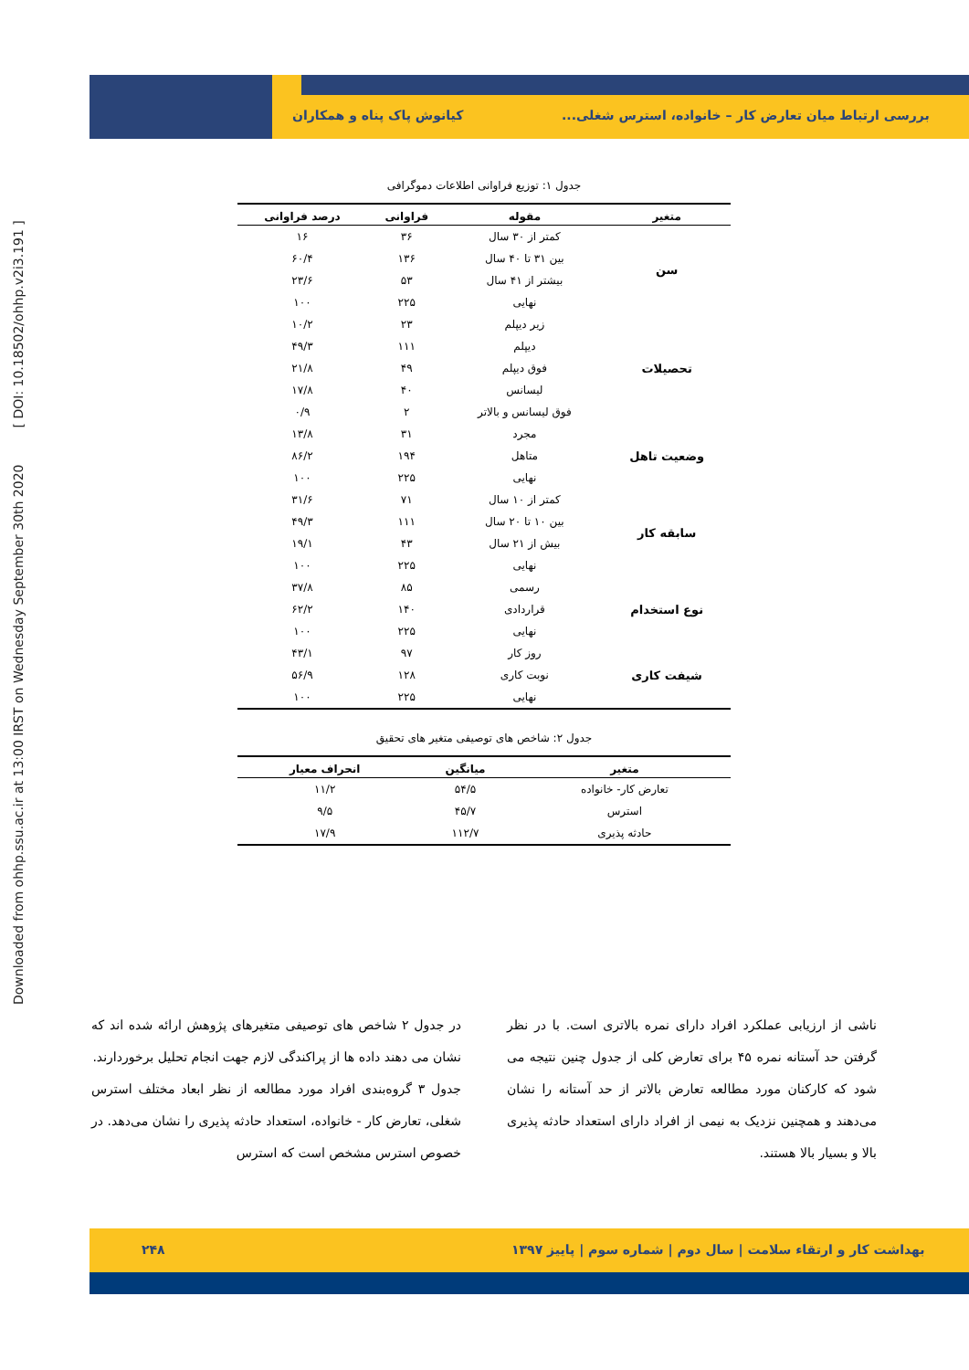Downloaded from ohhp.ssu.ac.ir at 13:00 IRST on Wednesday September 30th 2020 [ DOI: 10.18502/ohhp.v2i3.191 ]
بررسی ارتباط میان تعارض کار – خانواده، استرس شغلی...
کیانوش پاک پناه و همکاران
جدول ۱: توزیع فراوانی اطلاعات دموگرافی
| متغیر | مقوله | فراوانی | درصد فراوانی |
| --- | --- | --- | --- |
| سن | کمتر از ۳۰ سال | ۳۶ | ۱۶ |
| | بین ۳۱ تا ۴۰ سال | ۱۳۶ | ۶۰/۴ |
| | بیشتر از ۴۱ سال | ۵۳ | ۲۳/۶ |
| | نهایی | ۲۲۵ | ۱۰۰ |
| تحصیلات | زیر دیپلم | ۲۳ | ۱۰/۲ |
| | دیپلم | ۱۱۱ | ۴۹/۳ |
| | فوق دیپلم | ۴۹ | ۲۱/۸ |
| | لیسانس | ۴۰ | ۱۷/۸ |
| | فوق لیسانس و بالاتر | ۲ | ۰/۹ |
| وضعیت تاهل | مجرد | ۳۱ | ۱۳/۸ |
| | متاهل | ۱۹۴ | ۸۶/۲ |
| | نهایی | ۲۲۵ | ۱۰۰ |
| سابقه کار | کمتر از ۱۰ سال | ۷۱ | ۳۱/۶ |
| | بین ۱۰ تا ۲۰ سال | ۱۱۱ | ۴۹/۳ |
| | بیش از ۲۱ سال | ۴۳ | ۱۹/۱ |
| | نهایی | ۲۲۵ | ۱۰۰ |
| نوع استخدام | رسمی | ۸۵ | ۳۷/۸ |
| | قراردادی | ۱۴۰ | ۶۲/۲ |
| | نهایی | ۲۲۵ | ۱۰۰ |
| شیفت کاری | روز کار | ۹۷ | ۴۳/۱ |
| | نوبت کاری | ۱۲۸ | ۵۶/۹ |
| | نهایی | ۲۲۵ | ۱۰۰ |
جدول ۲: شاخص های توصیفی متغیر های تحقیق
| متغیر | میانگین | انحراف معیار |
| --- | --- | --- |
| تعارض کار- خانواده | ۵۴/۵ | ۱۱/۲ |
| استرس | ۴۵/۷ | ۹/۵ |
| حادثه پذیری | ۱۱۲/۷ | ۱۷/۹ |
در جدول ۲ شاخص های توصیفی متغیرهای پژوهش ارائه شده اند که نشان می دهند داده ها از پراکندگی لازم جهت انجام تحلیل برخوردارند.
جدول ۳ گروه‌بندی افراد مورد مطالعه از نظر ابعاد مختلف استرس شغلی، تعارض کار - خانواده، استعداد حادثه پذیری را نشان می‌دهد. در خصوص استرس مشخص است که استرس
ناشی از ارزیابی عملکرد افراد دارای نمره بالاتری است. با در نظر گرفتن حد آستانه نمره ۴۵ برای تعارض کلی از جدول چنین نتیجه می شود که کارکنان مورد مطالعه تعارض بالاتر از حد آستانه را نشان می‌دهند و همچنین نزدیک به نیمی از افراد دارای استعداد حادثه پذیری بالا و بسیار بالا هستند.
بهداشت کار و ارتقاء سلامت | سال دوم | شماره سوم | پاییز ۱۳۹۷
۲۴۸